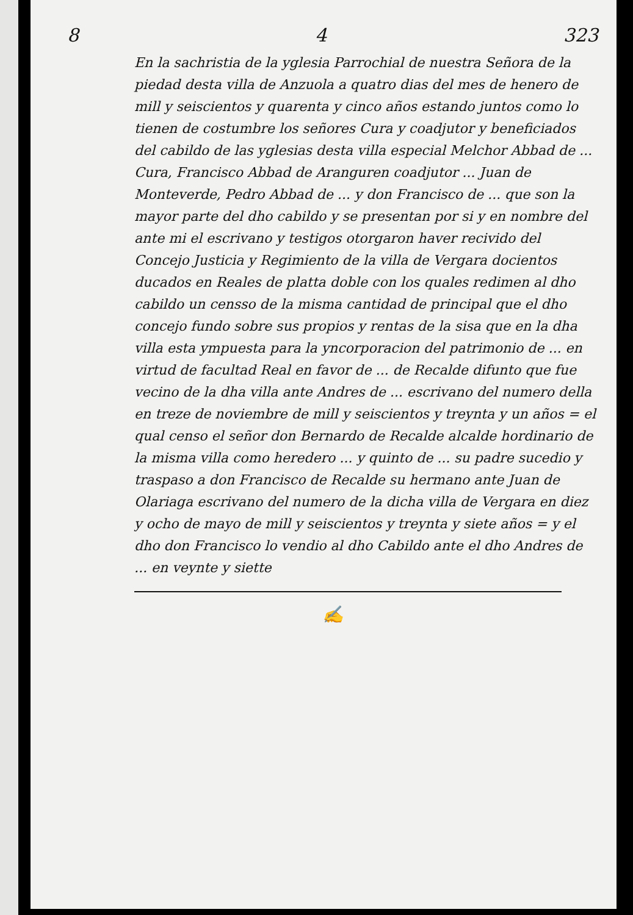8 4 323
En la sachristia de la yglesia Parrochial de nuestra Señora de la piedad desta villa de Anzuola a quatro dias del mes de henero de mill y seiscientos y quarenta y cinco años estando juntos como lo tienen de costumbre los señores Cura y coadjutor y beneficiados del cabildo de las yglesias desta villa especial Melchor Abbad de ... Cura, Francisco Abbad de Aranguren coadjutor ... Juan de Monteverde, Pedro Abbad de ... y don Francisco de ... que son la mayor parte del dho cabildo y se presentan por si y en nombre del ante mi el escrivano y testigos otorgaron haver recivido del Concejo Justicia y Regimiento de la villa de Vergara docientos ducados en Reales de platta doble con los quales redimen al dho cabildo un censso de la misma cantidad de principal que el dho concejo fundo sobre sus propios y rentas de la sisa que en la dha villa esta ympuesta para la yncorporacion del patrimonio de ... en virtud de facultad Real en favor de ... de Recalde difunto que fue vecino de la dha villa ante Andres de ... escrivano del numero della en treze de noviembre de mill y seiscientos y treynta y un años = el qual censo el señor don Bernardo de Recalde alcalde hordinario de la misma villa como heredero ... y quinto de ... su padre sucedio y traspaso a don Francisco de Recalde su hermano ante Juan de Olariaga escrivano del numero de la dicha villa de Vergara en diez y ocho de mayo de mill y seiscientos y treynta y siete años = y el dho don Francisco lo vendio al dho Cabildo ante el dho Andres de ... en veynte y siette
✍